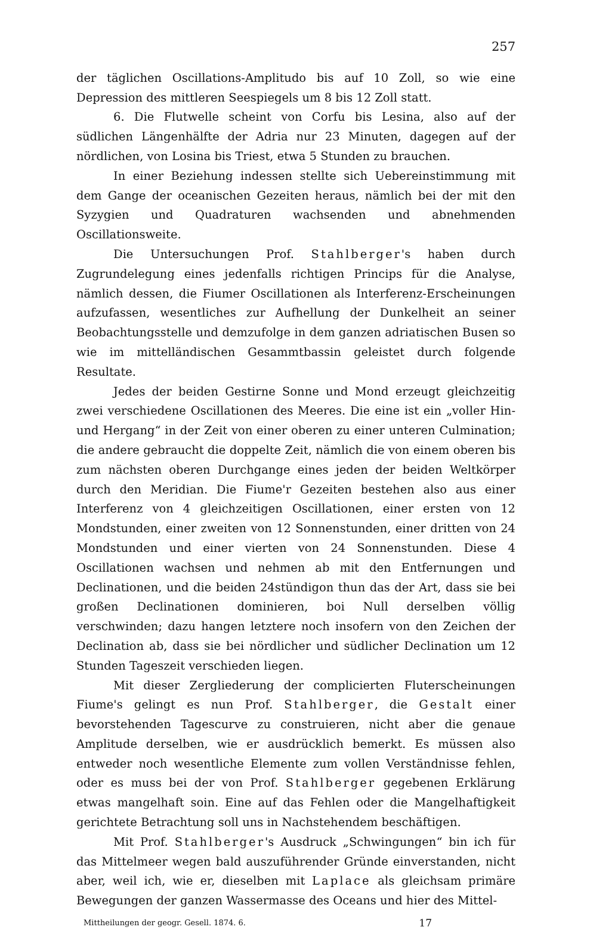257
der täglichen Oscillations-Amplitudo bis auf 10 Zoll, so wie eine Depression des mittleren Seespiegels um 8 bis 12 Zoll statt.
6. Die Flutwelle scheint von Corfu bis Lesina, also auf der südlichen Längenhälfte der Adria nur 23 Minuten, dagegen auf der nördlichen, von Losina bis Triest, etwa 5 Stunden zu brauchen.
In einer Beziehung indessen stellte sich Uebereinstimmung mit dem Gange der oceanischen Gezeiten heraus, nämlich bei der mit den Syzygien und Quadraturen wachsenden und abnehmenden Oscillationsweite.
Die Untersuchungen Prof. Stahlberger's haben durch Zugrundelegung eines jedenfalls richtigen Princips für die Analyse, nämlich dessen, die Fiumer Oscillationen als Interferenz-Erscheinungen aufzufassen, wesentliches zur Aufhellung der Dunkelheit an seiner Beobachtungsstelle und demzufolge in dem ganzen adriatischen Busen so wie im mittelländischen Gesammtbassin geleistet durch folgende Resultate.
Jedes der beiden Gestirne Sonne und Mond erzeugt gleichzeitig zwei verschiedene Oscillationen des Meeres. Die eine ist ein „voller Hin- und Hergang“ in der Zeit von einer oberen zu einer unteren Culmination; die andere gebraucht die doppelte Zeit, nämlich die von einem oberen bis zum nächsten oberen Durchgange eines jeden der beiden Weltkörper durch den Meridian. Die Fiume'r Gezeiten bestehen also aus einer Interferenz von 4 gleichzeitigen Oscillationen, einer ersten von 12 Mondstunden, einer zweiten von 12 Sonnenstunden, einer dritten von 24 Mondstunden und einer vierten von 24 Sonnenstunden. Diese 4 Oscillationen wachsen und nehmen ab mit den Entfernungen und Declinationen, und die beiden 24stündigon thun das der Art, dass sie bei großen Declinationen dominieren, boi Null derselben völlig verschwinden; dazu hangen letztere noch insofern von den Zeichen der Declination ab, dass sie bei nördlicher und südlicher Declination um 12 Stunden Tageszeit verschieden liegen.
Mit dieser Zergliederung der complicierten Fluterscheinungen Fiume's gelingt es nun Prof. Stahlberger, die Gestalt einer bevorstehenden Tagescurve zu construieren, nicht aber die genaue Amplitude derselben, wie er ausdrücklich bemerkt. Es müssen also entweder noch wesentliche Elemente zum vollen Verständnisse fehlen, oder es muss bei der von Prof. Stahlberger gegebenen Erklärung etwas mangelhaft soin. Eine auf das Fehlen oder die Mangelhaftigkeit gerichtete Betrachtung soll uns in Nachstehendem beschäftigen.
Mit Prof. Stahlberger's Ausdruck „Schwingungen“ bin ich für das Mittelmeer wegen bald auszuführender Gründe einverstanden, nicht aber, weil ich, wie er, dieselben mit Laplace als gleichsam primäre Bewegungen der ganzen Wassermasse des Oceans und hier des Mittel-
Mittheilungen der geogr. Gesell. 1874. 6. 17